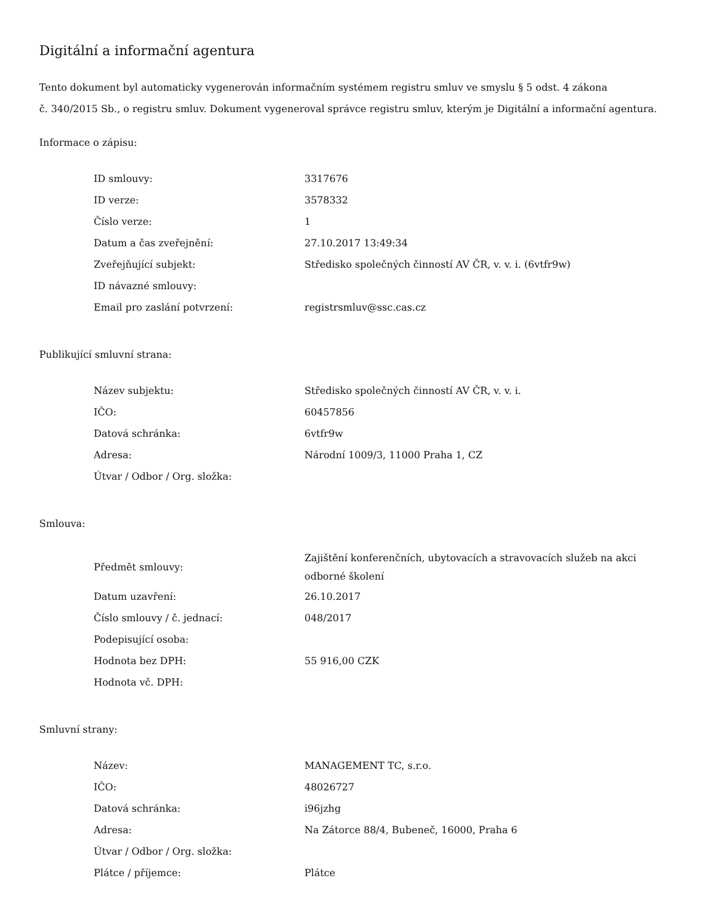Digitální a informační agentura
Tento dokument byl automaticky vygenerován informačním systémem registru smluv ve smyslu § 5 odst. 4 zákona
č. 340/2015 Sb., o registru smluv. Dokument vygeneroval správce registru smluv, kterým je Digitální a informační agentura.
Informace o zápisu:
| ID smlouvy: | 3317676 |
| ID verze: | 3578332 |
| Číslo verze: | 1 |
| Datum a čas zveřejnění: | 27.10.2017 13:49:34 |
| Zveřejňující subjekt: | Středisko společných činností AV ČR, v. v. i. (6vtfr9w) |
| ID návazné smlouvy: | |
| Email pro zaslání potvrzení: | registrsmluv@ssc.cas.cz |
Publikující smluvní strana:
| Název subjektu: | Středisko společných činností AV ČR, v. v. i. |
| IČO: | 60457856 |
| Datová schránka: | 6vtfr9w |
| Adresa: | Národní 1009/3, 11000 Praha 1, CZ |
| Útvar / Odbor / Org. složka: | |
Smlouva:
| Předmět smlouvy: | Zajištění konferenčních, ubytovacích a stravovacích služeb na akci odborné školení |
| Datum uzavření: | 26.10.2017 |
| Číslo smlouvy / č. jednací: | 048/2017 |
| Podepisující osoba: | |
| Hodnota bez DPH: | 55 916,00 CZK |
| Hodnota vč. DPH: | |
Smluvní strany:
| Název: | MANAGEMENT TC, s.r.o. |
| IČO: | 48026727 |
| Datová schránka: | i96jzhg |
| Adresa: | Na Zátorce 88/4, Bubeneč, 16000, Praha 6 |
| Útvar / Odbor / Org. složka: | |
| Plátce / příjemce: | Plátce |